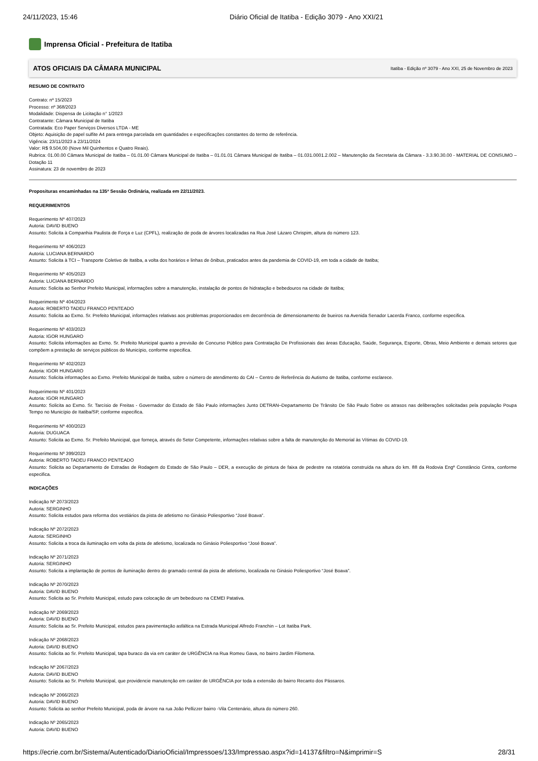24/11/2023, 15:46 Diário Oficial de Itatiba - Edição 3079 - Ano XXI/21
Imprensa Oficial - Prefeitura de Itatiba
ATOS OFICIAIS DA CÂMARA MUNICIPAL Itatiba - Edição nº 3079 - Ano XXI, 25 de Novembro de 2023
RESUMO DE CONTRATO
Contrato: nº 15/2023
Processo: nº 368/2023
Modalidade: Dispensa de Licitação n° 1/2023
Contratante: Câmara Municipal de Itatiba
Contratada: Eco Paper Serviços Diversos LTDA - ME
Objeto: Aquisição de papel sulfite A4 para entrega parcelada em quantidades e especificações constantes do termo de referência.
Vigência: 23/11/2023 a 23/11/2024
Valor: R$ 9.504,00 (Nove Mil Quinhentos e Quatro Reais).
Rubrica: 01.00.00 Câmara Municipal de Itatiba – 01.01.00 Câmara Municipal de Itatiba – 01.01.01 Câmara Municipal de Itatiba – 01.031.0001.2.002 – Manutenção da Secretaria da Câmara - 3.3.90.30.00 - MATERIAL DE CONSUMO – Dotação 11
Assinatura: 23 de novembro de 2023
Proposituras encaminhadas na 135ª Sessão Ordinária, realizada em 22/11/2023.
REQUERIMENTOS
Requerimento Nº 407/2023
Autoria: DAVID BUENO
Assunto: Solicita à Companhia Paulista de Força e Luz (CPFL), realização de poda de árvores localizadas na Rua José Lázaro Chrispim, altura do número 123.
Requerimento Nº 406/2023
Autoria: LUCIANA BERNARDO
Assunto: Solicita à TCI – Transporte Coletivo de Itatiba, a volta dos horários e linhas de ônibus, praticados antes da pandemia de COVID-19, em toda a cidade de Itatiba;
Requerimento Nº 405/2023
Autoria: LUCIANA BERNARDO
Assunto: Solicita ao Senhor Prefeito Municipal, informações sobre a manutenção, instalação de pontos de hidratação e bebedouros na cidade de Itatiba;
Requerimento Nº 404/2023
Autoria: ROBERTO TADEU FRANCO PENTEADO
Assunto: Solicita ao Exmo. Sr. Prefeito Municipal, informações relativas aos problemas proporcionados em decorrência de dimensionamento de bueiros na Avenida Senador Lacerda Franco, conforme especifica.
Requerimento Nº 403/2023
Autoria: IGOR HUNGARO
Assunto: Solicita informações ao Exmo. Sr. Prefeito Municipal quanto a previsão de Concurso Público para Contratação De Profissionais das áreas Educação, Saúde, Segurança, Esporte, Obras, Meio Ambiente e demais setores que compõem a prestação de serviços públicos do Município, conforme especifica.
Requerimento Nº 402/2023
Autoria: IGOR HUNGARO
Assunto: Solicita informações ao Exmo. Prefeito Municipal de Itatiba, sobre o número de atendimento do CAI – Centro de Referência do Autismo de Itatiba, conforme esclarece.
Requerimento Nº 401/2023
Autoria: IGOR HUNGARO
Assunto: Solicita ao Exmo. Sr. Tarcísio de Freitas - Governador do Estado de São Paulo informações Junto DETRAN–Departamento De Trânsito De São Paulo Sobre os atrasos nas deliberações solicitadas pela população Poupa Tempo no Município de Itatiba/SP, conforme especifica.
Requerimento Nº 400/2023
Autoria: DUGUACA
Assunto: Solicita ao Exmo. Sr. Prefeito Municipal, que forneça, através do Setor Competente, informações relativas sobre a falta de manutenção do Memorial às Vítimas do COVID-19.
Requerimento Nº 399/2023
Autoria: ROBERTO TADEU FRANCO PENTEADO
Assunto: Solicita ao Departamento de Estradas de Rodagem do Estado de São Paulo – DER, a execução de pintura de faixa de pedestre na rotatória construída na altura do km. 88 da Rodovia Engº Constâncio Cintra, conforme especifica.
INDICAÇÕES
Indicação Nº 2073/2023
Autoria: SERGINHO
Assunto: Solicita estudos para reforma dos vestiários da pista de atletismo no Ginásio Poliesportivo “José Boava”.
Indicação Nº 2072/2023
Autoria: SERGINHO
Assunto: Solicita a troca da iluminação em volta da pista de atletismo, localizada no Ginásio Poliesportivo “José Boava”.
Indicação Nº 2071/2023
Autoria: SERGINHO
Assunto: Solicita a implantação de pontos de iluminação dentro do gramado central da pista de atletismo, localizada no Ginásio Poliesportivo “José Boava”.
Indicação Nº 2070/2023
Autoria: DAVID BUENO
Assunto: Solicita ao Sr. Prefeito Municipal, estudo para colocação de um bebedouro na CEMEI Patativa.
Indicação Nº 2069/2023
Autoria: DAVID BUENO
Assunto: Solicita ao Sr. Prefeito Municipal, estudos para pavimentação asfáltica na Estrada Municipal Alfredo Franchin – Lot Itatiba Park.
Indicação Nº 2068/2023
Autoria: DAVID BUENO
Assunto: Solicita ao Sr. Prefeito Municipal, tapa buraco da via em caráter de URGÊNCIA na Rua Romeu Gava, no bairro Jardim Filomena.
Indicação Nº 2067/2023
Autoria: DAVID BUENO
Assunto: Solicita ao Sr. Prefeito Municipal, que providencie manutenção em caráter de URGÊNCIA por toda a extensão do bairro Recanto dos Pássaros.
Indicação Nº 2066/2023
Autoria: DAVID BUENO
Assunto: Solicita ao senhor Prefeito Municipal, poda de árvore na rua João Pellizzer bairro -Vila Centenário, altura do número 260.
Indicação Nº 2065/2023
Autoria: DAVID BUENO
https://ecrie.com.br/Sistema/Autenticado/DiarioOficial/Impressoes/133/Impressao.aspx?id=14137&filtro=N&imprimir=S 28/31